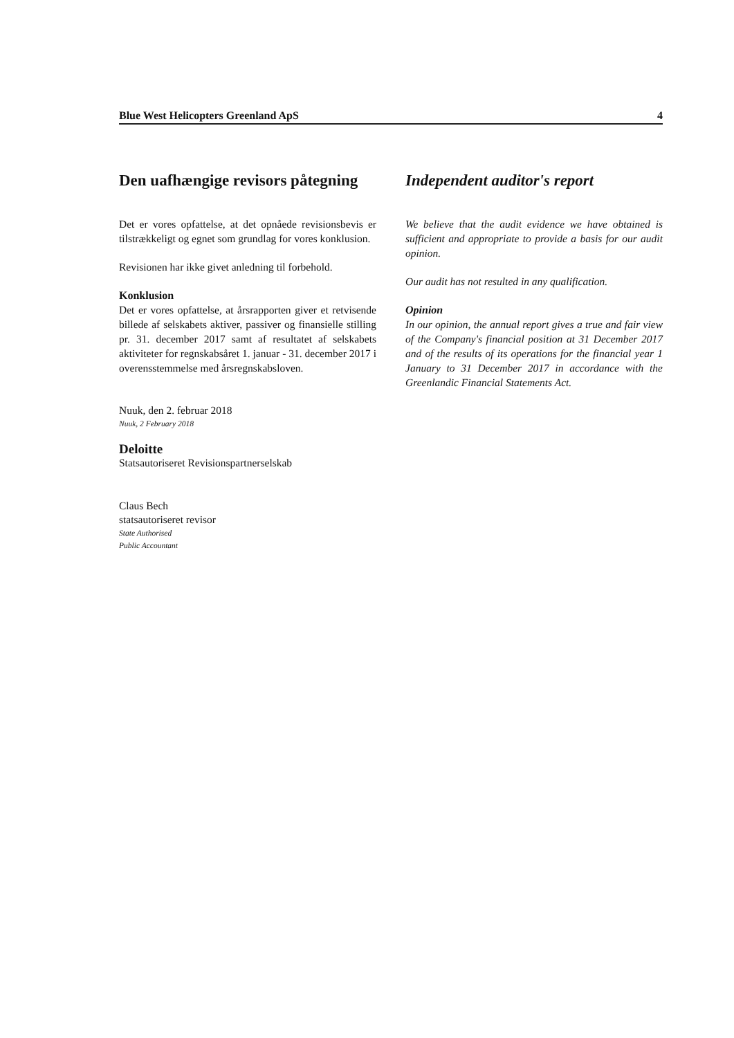Blue West Helicopters Greenland ApS 4
Den uafhængige revisors påtegning
Det er vores opfattelse, at det opnåede revisionsbevis er tilstrækkeligt og egnet som grundlag for vores konklusion.
Revisionen har ikke givet anledning til forbehold.
Konklusion
Det er vores opfattelse, at årsrapporten giver et retvisende billede af selskabets aktiver, passiver og finansielle stilling pr. 31. december 2017 samt af resultatet af selskabets aktiviteter for regnskabsåret 1. januar - 31. december 2017 i overensstemmelse med årsregnskabsloven.
Independent auditor's report
We believe that the audit evidence we have obtained is sufficient and appropriate to provide a basis for our audit opinion.
Our audit has not resulted in any qualification.
Opinion
In our opinion, the annual report gives a true and fair view of the Company's financial position at 31 December 2017 and of the results of its operations for the financial year 1 January to 31 December 2017 in accordance with the Greenlandic Financial Statements Act.
Nuuk, den 2. februar 2018
Nuuk, 2 February 2018
Deloitte
Statsautoriseret Revisionspartnerselskab
Claus Bech
statsautoriseret revisor
State Authorised
Public Accountant